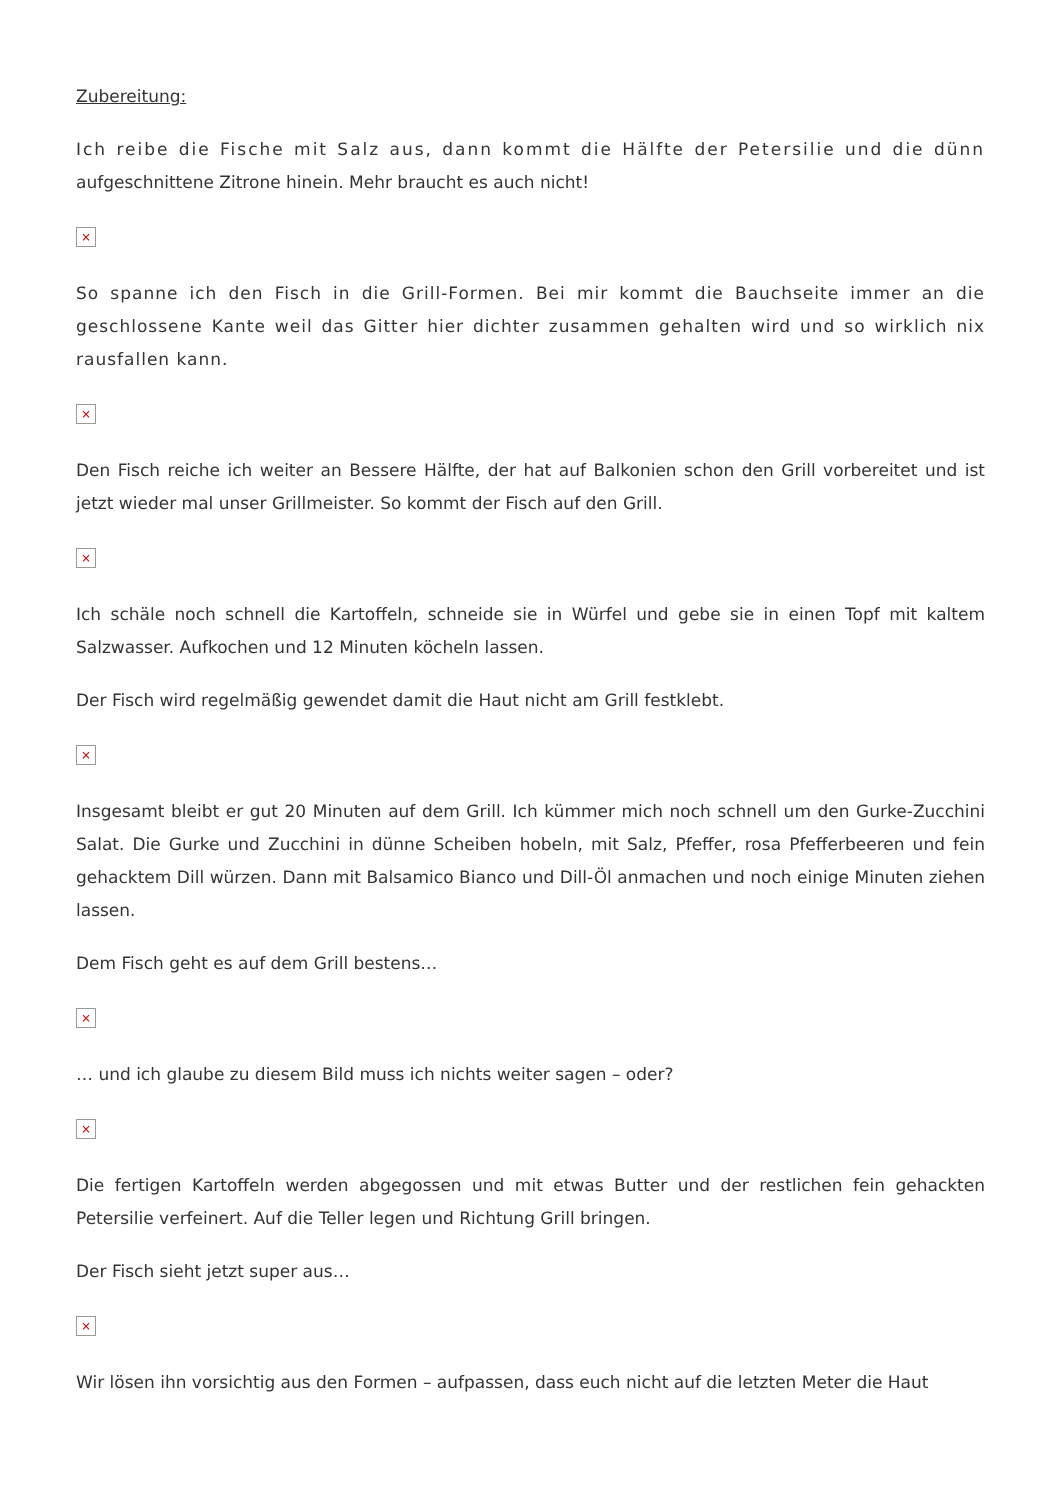Zubereitung:
Ich reibe die Fische mit Salz aus, dann kommt die Hälfte der Petersilie und die dünn aufgeschnittene Zitrone hinein. Mehr braucht es auch nicht!
×
So spanne ich den Fisch in die Grill-Formen. Bei mir kommt die Bauchseite immer an die geschlossene Kante weil das Gitter hier dichter zusammen gehalten wird und so wirklich nix rausfallen kann.
×
Den Fisch reiche ich weiter an Bessere Hälfte, der hat auf Balkonien schon den Grill vorbereitet und ist jetzt wieder mal unser Grillmeister. So kommt der Fisch auf den Grill.
×
Ich schäle noch schnell die Kartoffeln, schneide sie in Würfel und gebe sie in einen Topf mit kaltem Salzwasser. Aufkochen und 12 Minuten köcheln lassen.
Der Fisch wird regelmäßig gewendet damit die Haut nicht am Grill festklebt.
×
Insgesamt bleibt er gut 20 Minuten auf dem Grill. Ich kümmer mich noch schnell um den Gurke-Zucchini Salat. Die Gurke und Zucchini in dünne Scheiben hobeln, mit Salz, Pfeffer, rosa Pfefferbeeren und fein gehacktem Dill würzen. Dann mit Balsamico Bianco und Dill-Öl anmachen und noch einige Minuten ziehen lassen.
Dem Fisch geht es auf dem Grill bestens…
×
… und ich glaube zu diesem Bild muss ich nichts weiter sagen – oder?
×
Die fertigen Kartoffeln werden abgegossen und mit etwas Butter und der restlichen fein gehackten Petersilie verfeinert. Auf die Teller legen und Richtung Grill bringen.
Der Fisch sieht jetzt super aus…
×
Wir lösen ihn vorsichtig aus den Formen – aufpassen, dass euch nicht auf die letzten Meter die Haut